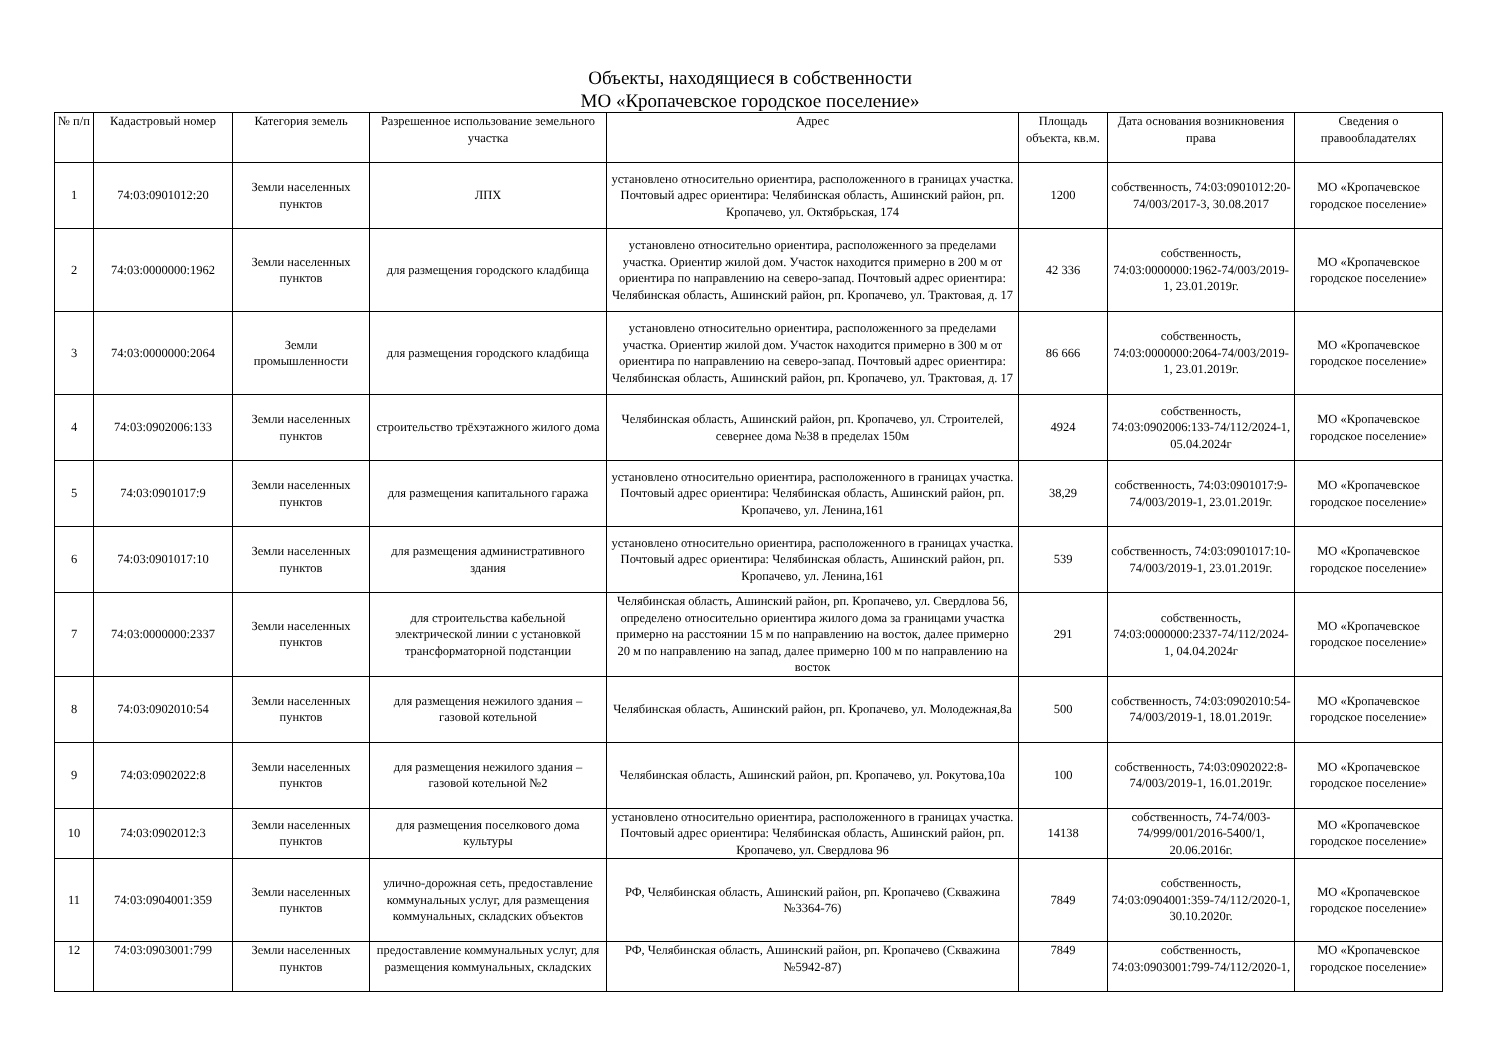Объекты, находящиеся в собственности
МО «Кропачевское городское поселение»
| № п/п | Кадастровый номер | Категория земель | Разрешенное использование земельного участка | Адрес | Площадь объекта, кв.м. | Дата основания возникновения права | Сведения о правообладателях |
| --- | --- | --- | --- | --- | --- | --- | --- |
| 1 | 74:03:0901012:20 | Земли населенных пунктов | ЛПХ | установлено относительно ориентира, расположенного в границах участка. Почтовый адрес ориентира: Челябинская область, Ашинский район, рп. Кропачево, ул. Октябрьская, 174 | 1200 | собственность, 74:03:0901012:20-74/003/2017-3, 30.08.2017 | МО «Кропачевское городское поселение» |
| 2 | 74:03:0000000:1962 | Земли населенных пунктов | для размещения городского кладбища | установлено относительно ориентира, расположенного за пределами участка. Ориентир жилой дом. Участок находится примерно в 200 м от ориентира по направлению на северо-запад. Почтовый адрес ориентира: Челябинская область, Ашинский район, рп. Кропачево, ул. Трактовая, д. 17 | 42 336 | собственность, 74:03:0000000:1962-74/003/2019-1, 23.01.2019г. | МО «Кропачевское городское поселение» |
| 3 | 74:03:0000000:2064 | Земли промышленности | для размещения городского кладбища | установлено относительно ориентира, расположенного за пределами участка. Ориентир жилой дом. Участок находится примерно в 300 м от ориентира по направлению на северо-запад. Почтовый адрес ориентира: Челябинская область, Ашинский район, рп. Кропачево, ул. Трактовая, д. 17 | 86 666 | собственность, 74:03:0000000:2064-74/003/2019-1, 23.01.2019г. | МО «Кропачевское городское поселение» |
| 4 | 74:03:0902006:133 | Земли населенных пунктов | строительство трёхэтажного жилого дома | Челябинская область, Ашинский район, рп. Кропачево, ул. Строителей, севернее дома №38 в пределах 150м | 4924 | собственность, 74:03:0902006:133-74/112/2024-1, 05.04.2024г | МО «Кропачевское городское поселение» |
| 5 | 74:03:0901017:9 | Земли населенных пунктов | для размещения капитального гаража | установлено относительно ориентира, расположенного в границах участка. Почтовый адрес ориентира: Челябинская область, Ашинский район, рп. Кропачево, ул. Ленина,161 | 38,29 | собственность, 74:03:0901017:9-74/003/2019-1, 23.01.2019г. | МО «Кропачевское городское поселение» |
| 6 | 74:03:0901017:10 | Земли населенных пунктов | для размещения административного здания | установлено относительно ориентира, расположенного в границах участка. Почтовый адрес ориентира: Челябинская область, Ашинский район, рп. Кропачево, ул. Ленина,161 | 539 | собственность, 74:03:0901017:10-74/003/2019-1, 23.01.2019г. | МО «Кропачевское городское поселение» |
| 7 | 74:03:0000000:2337 | Земли населенных пунктов | для строительства кабельной электрической линии с установкой трансформаторной подстанции | Челябинская область, Ашинский район, рп. Кропачево, ул. Свердлова 56, определено относительно ориентира жилого дома за границами участка примерно на расстоянии 15 м по направлению на восток, далее примерно 20 м по направлению на запад, далее примерно 100 м по направлению на восток | 291 | собственность, 74:03:0000000:2337-74/112/2024-1, 04.04.2024г | МО «Кропачевское городское поселение» |
| 8 | 74:03:0902010:54 | Земли населенных пунктов | для размещения нежилого здания – газовой котельной | Челябинская область, Ашинский район, рп. Кропачево, ул. Молодежная,8а | 500 | собственность, 74:03:0902010:54-74/003/2019-1, 18.01.2019г. | МО «Кропачевское городское поселение» |
| 9 | 74:03:0902022:8 | Земли населенных пунктов | для размещения нежилого здания – газовой котельной №2 | Челябинская область, Ашинский район, рп. Кропачево, ул. Рокутова,10а | 100 | собственность, 74:03:0902022:8-74/003/2019-1, 16.01.2019г. | МО «Кропачевское городское поселение» |
| 10 | 74:03:0902012:3 | Земли населенных пунктов | для размещения поселкового дома культуры | установлено относительно ориентира, расположенного в границах участка. Почтовый адрес ориентира: Челябинская область, Ашинский район, рп. Кропачево, ул. Свердлова 96 | 14138 | собственность, 74-74/003-74/999/001/2016-5400/1, 20.06.2016г. | МО «Кропачевское городское поселение» |
| 11 | 74:03:0904001:359 | Земли населенных пунктов | улично-дорожная сеть, предоставление коммунальных услуг, для размещения коммунальных, складских объектов | РФ, Челябинская область, Ашинский район, рп. Кропачево (Скважина №3364-76) | 7849 | собственность, 74:03:0904001:359-74/112/2020-1, 30.10.2020г. | МО «Кропачевское городское поселение» |
| 12 | 74:03:0903001:799 | Земли населенных пунктов | предоставление коммунальных услуг, для размещения коммунальных, складских | РФ, Челябинская область, Ашинский район, рп. Кропачево (Скважина №5942-87) | 7849 | собственность, 74:03:0903001:799-74/112/2020-1, | МО «Кропачевское городское поселение» |